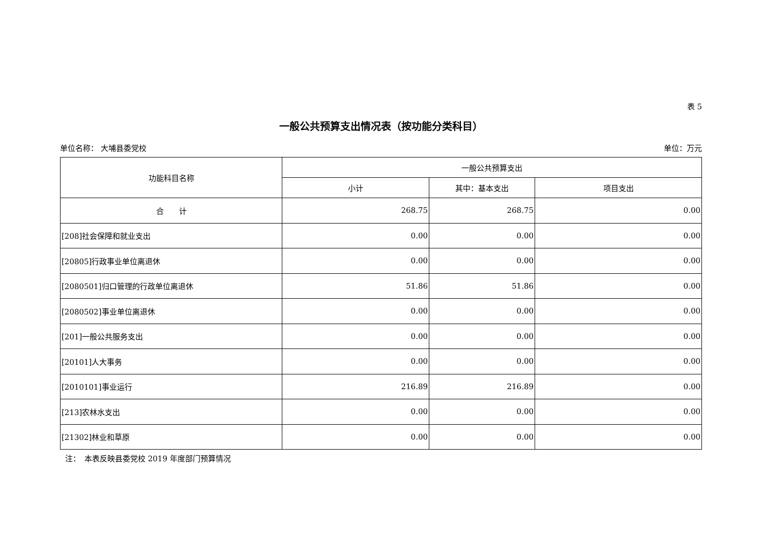表 5
一般公共预算支出情况表（按功能分类科目）
单位名称： 大埔县委党校 单位：万元
| 功能科目名称 | 一般公共预算支出 | | |
| --- | --- | --- | --- |
| | 小计 | 其中：基本支出 | 项目支出 |
| 合 计 | 268.75 | 268.75 | 0.00 |
| [208]社会保障和就业支出 | 0.00 | 0.00 | 0.00 |
| [20805]行政事业单位离退休 | 0.00 | 0.00 | 0.00 |
| [2080501]归口管理的行政单位离退休 | 51.86 | 51.86 | 0.00 |
| [2080502]事业单位离退休 | 0.00 | 0.00 | 0.00 |
| [201]一般公共服务支出 | 0.00 | 0.00 | 0.00 |
| [20101]人大事务 | 0.00 | 0.00 | 0.00 |
| [2010101]事业运行 | 216.89 | 216.89 | 0.00 |
| [213]农林水支出 | 0.00 | 0.00 | 0.00 |
| [21302]林业和草原 | 0.00 | 0.00 | 0.00 |
注：　本表反映县委党校 2019 年度部门预算情况